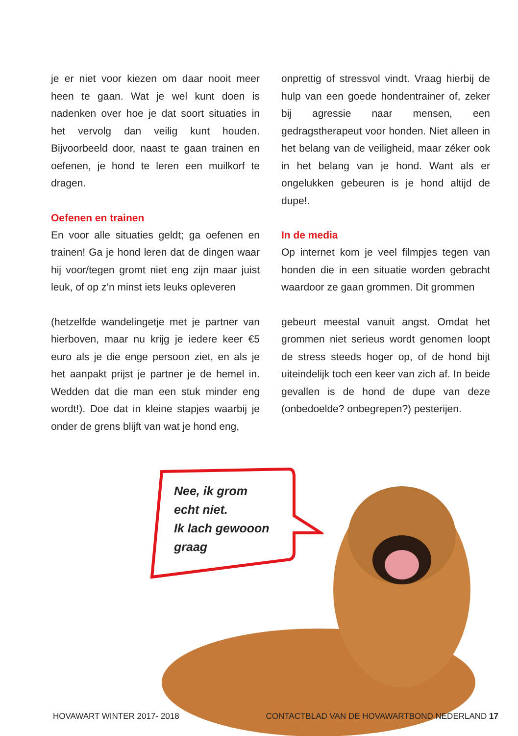je er niet voor kiezen om daar nooit meer heen te gaan. Wat je wel kunt doen is nadenken over hoe je dat soort situaties in het vervolg dan veilig kunt houden. Bijvoorbeeld door, naast te gaan trainen en oefenen, je hond te leren een muilkorf te dragen.
Oefenen en trainen
En voor alle situaties geldt; ga oefenen en trainen! Ga je hond leren dat de dingen waar hij voor/tegen gromt niet eng zijn maar juist leuk, of op z’n minst iets leuks opleveren
(hetzelfde wandelingetje met je partner van hierboven, maar nu krijg je iedere keer €5 euro als je die enge persoon ziet, en als je het aanpakt prijst je partner je de hemel in. Wedden dat die man een stuk minder eng wordt!). Doe dat in kleine stapjes waarbij je onder de grens blijft van wat je hond eng,
onprettig of stressvol vindt. Vraag hierbij de hulp van een goede hondentrainer of, zeker bij agressie naar mensen, een gedragstherapeut voor honden. Niet alleen in het belang van de veiligheid, maar zéker ook in het belang van je hond. Want als er ongelukken gebeuren is je hond altijd de dupe!.
In de media
Op internet kom je veel filmpjes tegen van honden die in een situatie worden gebracht waardoor ze gaan grommen. Dit grommen
gebeurt meestal vanuit angst. Omdat het grommen niet serieus wordt genomen loopt de stress steeds hoger op, of de hond bijt uiteindelijk toch een keer van zich af. In beide gevallen is de hond de dupe van deze (onbedoelde? onbegrepen?) pesterijen.
Nee, ik grom
echt niet.
Ik lach gewooon
graag
HOVAWART WINTER 2017- 2018 CONTACTBLAD VAN DE HOVAWARTBOND NEDERLAND 17